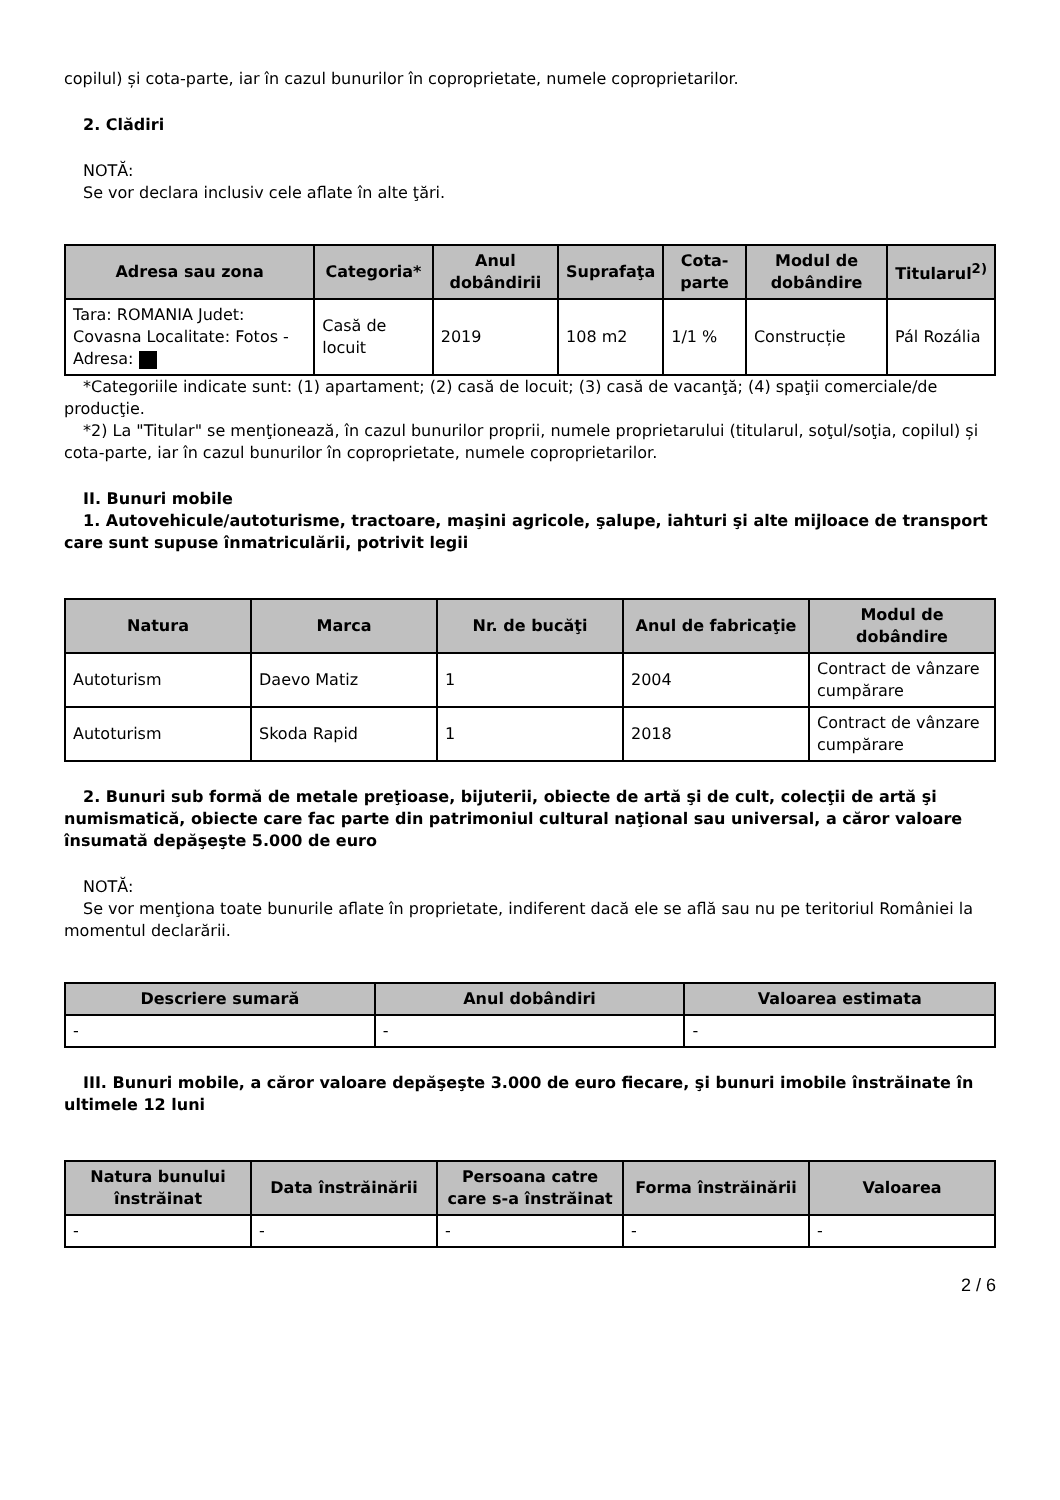copilul) și cota-parte, iar în cazul bunurilor în coproprietate, numele coproprietarilor.
2. Clădiri
NOTĂ:
Se vor declara inclusiv cele aflate în alte ţări.
| Adresa sau zona | Categoria* | Anul dobândirii | Suprafaţa | Cota-parte | Modul de dobândire | Titularul<sup>2)</sup> |
| --- | --- | --- | --- | --- | --- | --- |
| Tara: ROMANIA Judet: Covasna Localitate: Fotos - Adresa: | Casă de locuit | 2019 | 108 m2 | 1/1 % | Construcție | Pál Rozália |
*Categoriile indicate sunt: (1) apartament; (2) casă de locuit; (3) casă de vacanţă; (4) spaţii comerciale/de producţie.
*2) La "Titular" se menţionează, în cazul bunurilor proprii, numele proprietarului (titularul, soţul/soţia, copilul) și cota-parte, iar în cazul bunurilor în coproprietate, numele coproprietarilor.
II. Bunuri mobile
1. Autovehicule/autoturisme, tractoare, maşini agricole, şalupe, iahturi şi alte mijloace de transport care sunt supuse înmatriculării, potrivit legii
| Natura | Marca | Nr. de bucăţi | Anul de fabricaţie | Modul de dobândire |
| --- | --- | --- | --- | --- |
| Autoturism | Daevo Matiz | 1 | 2004 | Contract de vânzare cumpărare |
| Autoturism | Skoda Rapid | 1 | 2018 | Contract de vânzare cumpărare |
2. Bunuri sub formă de metale preţioase, bijuterii, obiecte de artă şi de cult, colecţii de artă şi numismatică, obiecte care fac parte din patrimoniul cultural naţional sau universal, a căror valoare însumată depăşeşte 5.000 de euro
NOTĂ:
Se vor menţiona toate bunurile aflate în proprietate, indiferent dacă ele se află sau nu pe teritoriul României la momentul declarării.
| Descriere sumară | Anul dobândiri | Valoarea estimata |
| --- | --- | --- |
| - | - | - |
III. Bunuri mobile, a căror valoare depăşeşte 3.000 de euro fiecare, şi bunuri imobile înstrăinate în ultimele 12 luni
| Natura bunului înstrăinat | Data înstrăinării | Persoana catre care s-a înstrăinat | Forma înstrăinării | Valoarea |
| --- | --- | --- | --- | --- |
| - | - | - | - | - |
2 / 6